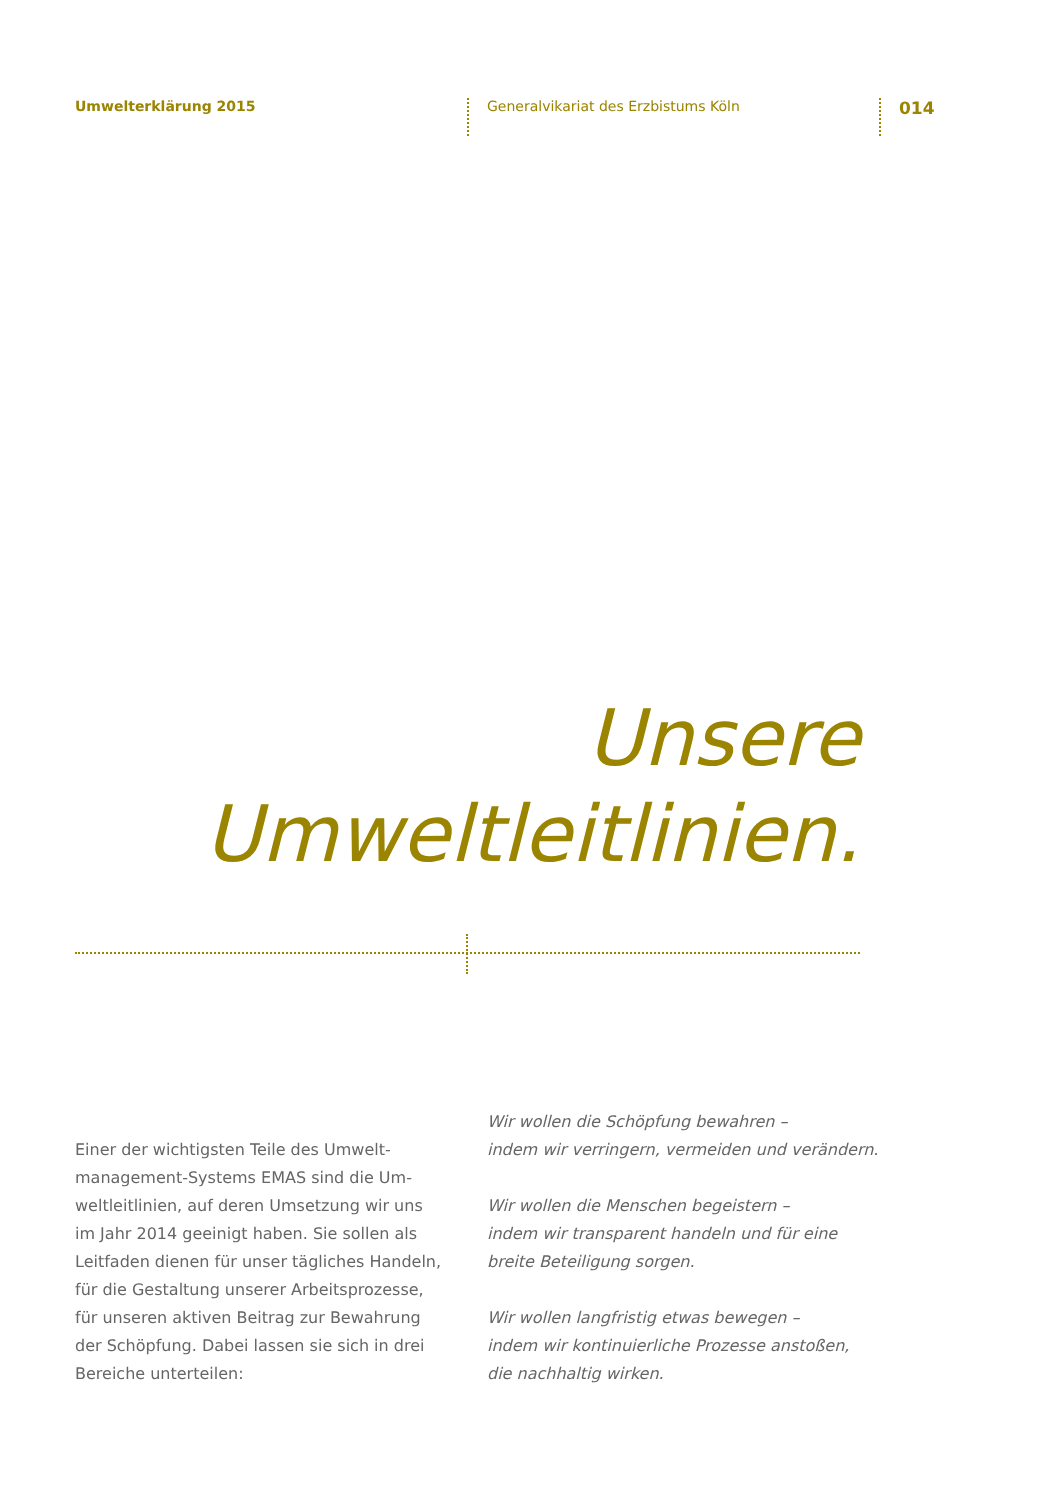Umwelterklärung 2015
Generalvikariat des Erzbistums Köln
014
Unsere
Umweltleitlinien.
Einer der wichtigsten Teile des Umwelt­management-Systems EMAS sind die Um­weltleitlinien, auf deren Umsetzung wir uns im Jahr 2014 geeinigt haben. Sie sollen als Leitfaden dienen für unser tägliches Handeln, für die Gestaltung unserer Arbeitsprozesse, für unseren aktiven Beitrag zur Bewahrung der Schöpfung. Dabei lassen sie sich in drei Bereiche unterteilen:
Wir wollen die Schöpfung bewahren –
indem wir verringern, vermeiden und verändern.
Wir wollen die Menschen begeistern –
indem wir transparent handeln und für eine
breite Beteiligung sorgen.
Wir wollen langfristig etwas bewegen –
indem wir kontinuierliche Prozesse anstoßen,
die nachhaltig wirken.